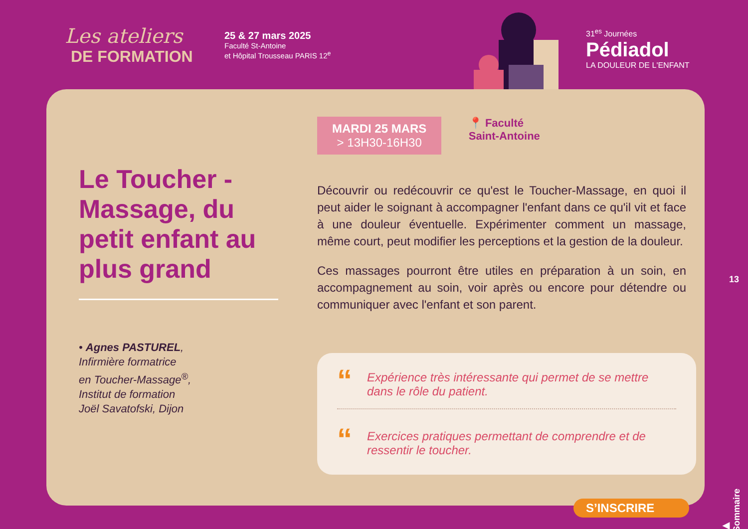Les ateliers
DE FORMATION
25 & 27 mars 2025
Faculté St-Antoine
et Hôpital Trousseau PARIS 12<sup>e</sup>
31<sup>es</sup> Journées
Pédiadol
LA DOULEUR DE L'ENFANT
Le Toucher -Massage, du petit enfant au plus grand
• Agnes PASTUREL,
Infirmière formatrice
en Toucher-Massage<sup>®</sup>,
Institut de formation
Joël Savatofski, Dijon
MARDI 25 MARS
> 13H30-16H30
📍 Faculté
Saint-Antoine
Découvrir ou redécouvrir ce qu'est le Toucher-Massage, en quoi il peut aider le soignant à accompagner l'enfant dans ce qu'il vit et face à une douleur éventuelle. Expérimenter comment un massage, même court, peut modifier les perceptions et la gestion de la douleur.
Ces massages pourront être utiles en préparation à un soin, en accompagnement au soin, voir après ou encore pour détendre ou communiquer avec l'enfant et son parent.
“Expérience très intéressante qui permet de se mettre dans le rôle du patient.
“Exercices pratiques permettant de comprendre et de ressentir le toucher.
S’INSCRIRE
13
▶ Sommaire